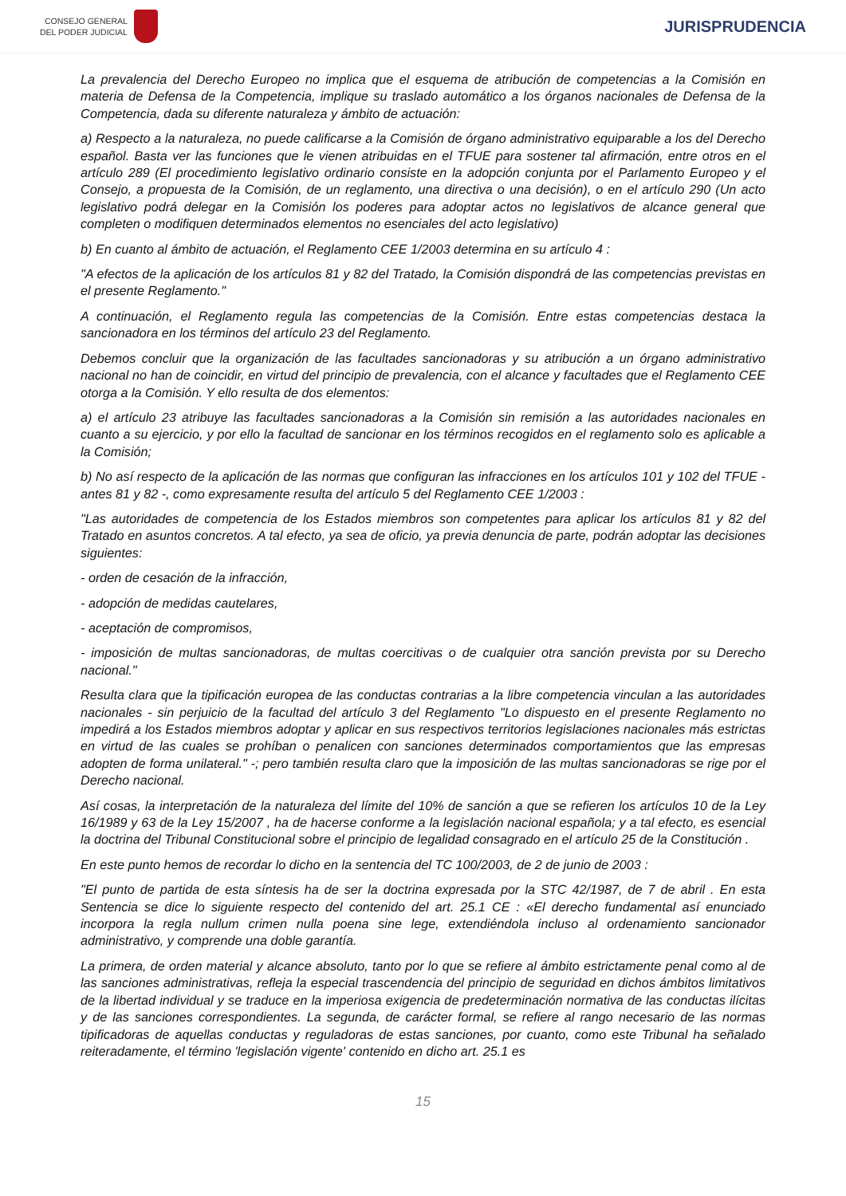CONSEJO GENERAL
DEL PODER JUDICIAL
JURISPRUDENCIA
La prevalencia del Derecho Europeo no implica que el esquema de atribución de competencias a la Comisión en materia de Defensa de la Competencia, implique su traslado automático a los órganos nacionales de Defensa de la Competencia, dada su diferente naturaleza y ámbito de actuación:
a) Respecto a la naturaleza, no puede calificarse a la Comisión de órgano administrativo equiparable a los del Derecho español. Basta ver las funciones que le vienen atribuidas en el TFUE para sostener tal afirmación, entre otros en el artículo 289 (El procedimiento legislativo ordinario consiste en la adopción conjunta por el Parlamento Europeo y el Consejo, a propuesta de la Comisión, de un reglamento, una directiva o una decisión), o en el artículo 290 (Un acto legislativo podrá delegar en la Comisión los poderes para adoptar actos no legislativos de alcance general que completen o modifiquen determinados elementos no esenciales del acto legislativo)
b) En cuanto al ámbito de actuación, el Reglamento CEE 1/2003 determina en su artículo 4 :
"A efectos de la aplicación de los artículos 81 y 82 del Tratado, la Comisión dispondrá de las competencias previstas en el presente Reglamento."
A continuación, el Reglamento regula las competencias de la Comisión. Entre estas competencias destaca la sancionadora en los términos del artículo 23 del Reglamento.
Debemos concluir que la organización de las facultades sancionadoras y su atribución a un órgano administrativo nacional no han de coincidir, en virtud del principio de prevalencia, con el alcance y facultades que el Reglamento CEE otorga a la Comisión. Y ello resulta de dos elementos:
a) el artículo 23 atribuye las facultades sancionadoras a la Comisión sin remisión a las autoridades nacionales en cuanto a su ejercicio, y por ello la facultad de sancionar en los términos recogidos en el reglamento solo es aplicable a la Comisión;
b) No así respecto de la aplicación de las normas que configuran las infracciones en los artículos 101 y 102 del TFUE - antes 81 y 82 -, como expresamente resulta del artículo 5 del Reglamento CEE 1/2003 :
"Las autoridades de competencia de los Estados miembros son competentes para aplicar los artículos 81 y 82 del Tratado en asuntos concretos. A tal efecto, ya sea de oficio, ya previa denuncia de parte, podrán adoptar las decisiones siguientes:
- orden de cesación de la infracción,
- adopción de medidas cautelares,
- aceptación de compromisos,
- imposición de multas sancionadoras, de multas coercitivas o de cualquier otra sanción prevista por su Derecho nacional."
Resulta clara que la tipificación europea de las conductas contrarias a la libre competencia vinculan a las autoridades nacionales - sin perjuicio de la facultad del artículo 3 del Reglamento "Lo dispuesto en el presente Reglamento no impedirá a los Estados miembros adoptar y aplicar en sus respectivos territorios legislaciones nacionales más estrictas en virtud de las cuales se prohíban o penalicen con sanciones determinados comportamientos que las empresas adopten de forma unilateral." -; pero también resulta claro que la imposición de las multas sancionadoras se rige por el Derecho nacional.
Así cosas, la interpretación de la naturaleza del límite del 10% de sanción a que se refieren los artículos 10 de la Ley 16/1989 y 63 de la Ley 15/2007 , ha de hacerse conforme a la legislación nacional española; y a tal efecto, es esencial la doctrina del Tribunal Constitucional sobre el principio de legalidad consagrado en el artículo 25 de la Constitución .
En este punto hemos de recordar lo dicho en la sentencia del TC 100/2003, de 2 de junio de 2003 :
"El punto de partida de esta síntesis ha de ser la doctrina expresada por la STC 42/1987, de 7 de abril . En esta Sentencia se dice lo siguiente respecto del contenido del art. 25.1 CE : «El derecho fundamental así enunciado incorpora la regla nullum crimen nulla poena sine lege, extendiéndola incluso al ordenamiento sancionador administrativo, y comprende una doble garantía.
La primera, de orden material y alcance absoluto, tanto por lo que se refiere al ámbito estrictamente penal como al de las sanciones administrativas, refleja la especial trascendencia del principio de seguridad en dichos ámbitos limitativos de la libertad individual y se traduce en la imperiosa exigencia de predeterminación normativa de las conductas ilícitas y de las sanciones correspondientes. La segunda, de carácter formal, se refiere al rango necesario de las normas tipificadoras de aquellas conductas y reguladoras de estas sanciones, por cuanto, como este Tribunal ha señalado reiteradamente, el término 'legislación vigente' contenido en dicho art. 25.1 es
15